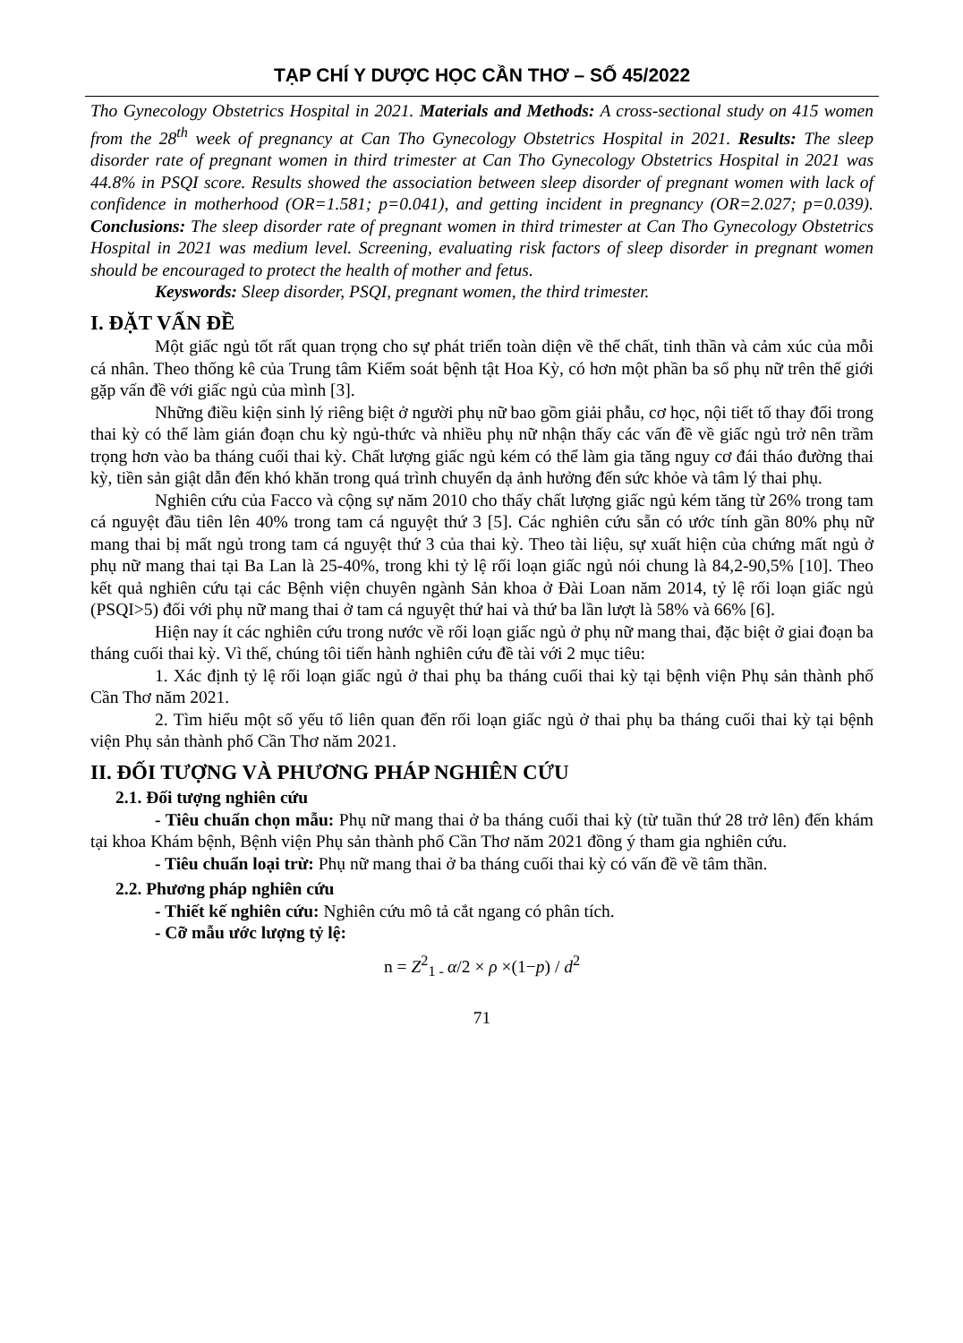TẠP CHÍ Y DƯỢC HỌC CẦN THƠ – SỐ 45/2022
Tho Gynecology Obstetrics Hospital in 2021. Materials and Methods: A cross-sectional study on 415 women from the 28<sup>th</sup> week of pregnancy at Can Tho Gynecology Obstetrics Hospital in 2021. Results: The sleep disorder rate of pregnant women in third trimester at Can Tho Gynecology Obstetrics Hospital in 2021 was 44.8% in PSQI score. Results showed the association between sleep disorder of pregnant women with lack of confidence in motherhood (OR=1.581; p=0.041), and getting incident in pregnancy (OR=2.027; p=0.039). Conclusions: The sleep disorder rate of pregnant women in third trimester at Can Tho Gynecology Obstetrics Hospital in 2021 was medium level. Screening, evaluating risk factors of sleep disorder in pregnant women should be encouraged to protect the health of mother and fetus.
Keyswords: Sleep disorder, PSQI, pregnant women, the third trimester.
I. ĐẶT VẤN ĐỀ
Một giấc ngủ tốt rất quan trọng cho sự phát triển toàn diện về thể chất, tinh thần và cảm xúc của mỗi cá nhân. Theo thống kê của Trung tâm Kiểm soát bệnh tật Hoa Kỳ, có hơn một phần ba số phụ nữ trên thế giới gặp vấn đề với giấc ngủ của mình [3].
Những điều kiện sinh lý riêng biệt ở người phụ nữ bao gồm giải phẫu, cơ học, nội tiết tố thay đổi trong thai kỳ có thể làm gián đoạn chu kỳ ngủ-thức và nhiều phụ nữ nhận thấy các vấn đề về giấc ngủ trở nên trầm trọng hơn vào ba tháng cuối thai kỳ. Chất lượng giấc ngủ kém có thể làm gia tăng nguy cơ đái tháo đường thai kỳ, tiền sản giật dẫn đến khó khăn trong quá trình chuyển dạ ảnh hưởng đến sức khỏe và tâm lý thai phụ.
Nghiên cứu của Facco và cộng sự năm 2010 cho thấy chất lượng giấc ngủ kém tăng từ 26% trong tam cá nguyệt đầu tiên lên 40% trong tam cá nguyệt thứ 3 [5]. Các nghiên cứu sẵn có ước tính gần 80% phụ nữ mang thai bị mất ngủ trong tam cá nguyệt thứ 3 của thai kỳ. Theo tài liệu, sự xuất hiện của chứng mất ngủ ở phụ nữ mang thai tại Ba Lan là 25-40%, trong khi tỷ lệ rối loạn giấc ngủ nói chung là 84,2-90,5% [10]. Theo kết quả nghiên cứu tại các Bệnh viện chuyên ngành Sản khoa ở Đài Loan năm 2014, tỷ lệ rối loạn giấc ngủ (PSQI>5) đối với phụ nữ mang thai ở tam cá nguyệt thứ hai và thứ ba lần lượt là 58% và 66% [6].
Hiện nay ít các nghiên cứu trong nước về rối loạn giấc ngủ ở phụ nữ mang thai, đặc biệt ở giai đoạn ba tháng cuối thai kỳ. Vì thế, chúng tôi tiến hành nghiên cứu đề tài với 2 mục tiêu:
1. Xác định tỷ lệ rối loạn giấc ngủ ở thai phụ ba tháng cuối thai kỳ tại bệnh viện Phụ sản thành phố Cần Thơ năm 2021.
2. Tìm hiểu một số yếu tố liên quan đến rối loạn giấc ngủ ở thai phụ ba tháng cuối thai kỳ tại bệnh viện Phụ sản thành phố Cần Thơ năm 2021.
II. ĐỐI TƯỢNG VÀ PHƯƠNG PHÁP NGHIÊN CỨU
2.1. Đối tượng nghiên cứu
- Tiêu chuẩn chọn mẫu: Phụ nữ mang thai ở ba tháng cuối thai kỳ (từ tuần thứ 28 trở lên) đến khám tại khoa Khám bệnh, Bệnh viện Phụ sản thành phố Cần Thơ năm 2021 đồng ý tham gia nghiên cứu.
- Tiêu chuẩn loại trừ: Phụ nữ mang thai ở ba tháng cuối thai kỳ có vấn đề về tâm thần.
2.2. Phương pháp nghiên cứu
- Thiết kế nghiên cứu: Nghiên cứu mô tả cắt ngang có phân tích.
- Cỡ mẫu ước lượng tỷ lệ:
n = Z<sup>2</sup><sub>1 -</sub> α/2 × ρ ×(1−p) / d<sup>2</sup>
71